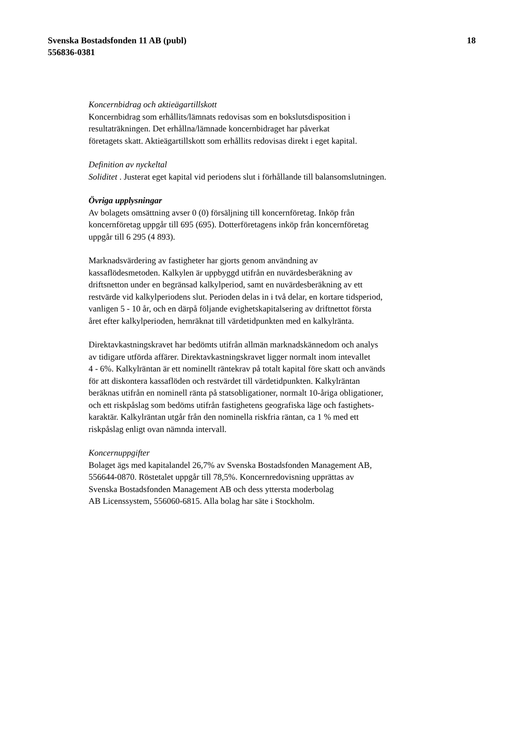Svenska Bostadsfonden 11 AB (publ)
556836-0381
18
Koncernbidrag och aktieägartillskott
Koncernbidrag som erhållits/lämnats redovisas som en bokslutsdisposition i
resultaträkningen. Det erhållna/lämnade koncernbidraget har påverkat
företagets skatt. Aktieägartillskott som erhållits redovisas direkt i eget kapital.
Definition av nyckeltal
Soliditet . Justerat eget kapital vid periodens slut i förhållande till balansomslutningen.
Övriga upplysningar
Av bolagets omsättning avser 0 (0) försäljning till koncernföretag. Inköp från
koncernföretag uppgår till 695 (695). Dotterföretagens inköp från koncernföretag
uppgår till 6 295 (4 893).
Marknadsvärdering av fastigheter har gjorts genom användning av
kassaflödesmetoden. Kalkylen är uppbyggd utifrån en nuvärdesberäkning av
driftsnetton under en begränsad kalkylperiod, samt en nuvärdesberäkning av ett
restvärde vid kalkylperiodens slut. Perioden delas in i två delar, en kortare tidsperiod,
vanligen 5 - 10 år, och en därpå följande evighetskapitalsering av driftnettot första
året efter kalkylperioden, hemräknat till värdetidpunkten med en kalkylränta.
Direktavkastningskravet har bedömts utifrån allmän marknadskännedom och analys
av tidigare utförda affärer. Direktavkastningskravet ligger normalt inom intevallet
4 - 6%. Kalkylräntan är ett nominellt räntekrav på totalt kapital före skatt och används
för att diskontera kassaflöden och restvärdet till värdetidpunkten. Kalkylräntan
beräknas utifrån en nominell ränta på statsobligationer, normalt 10-åriga obligationer,
och ett riskpåslag som bedöms utifrån fastighetens geografiska läge och fastighets-
karaktär. Kalkylräntan utgår från den nominella riskfria räntan, ca 1 % med ett
riskpåslag enligt ovan nämnda intervall.
Koncernuppgifter
Bolaget ägs med kapitalandel 26,7% av Svenska Bostadsfonden Management AB,
556644-0870. Röstetalet uppgår till 78,5%. Koncernredovisning upprättas av
Svenska Bostadsfonden Management AB och dess yttersta moderbolag
AB Licenssystem, 556060-6815. Alla bolag har säte i Stockholm.